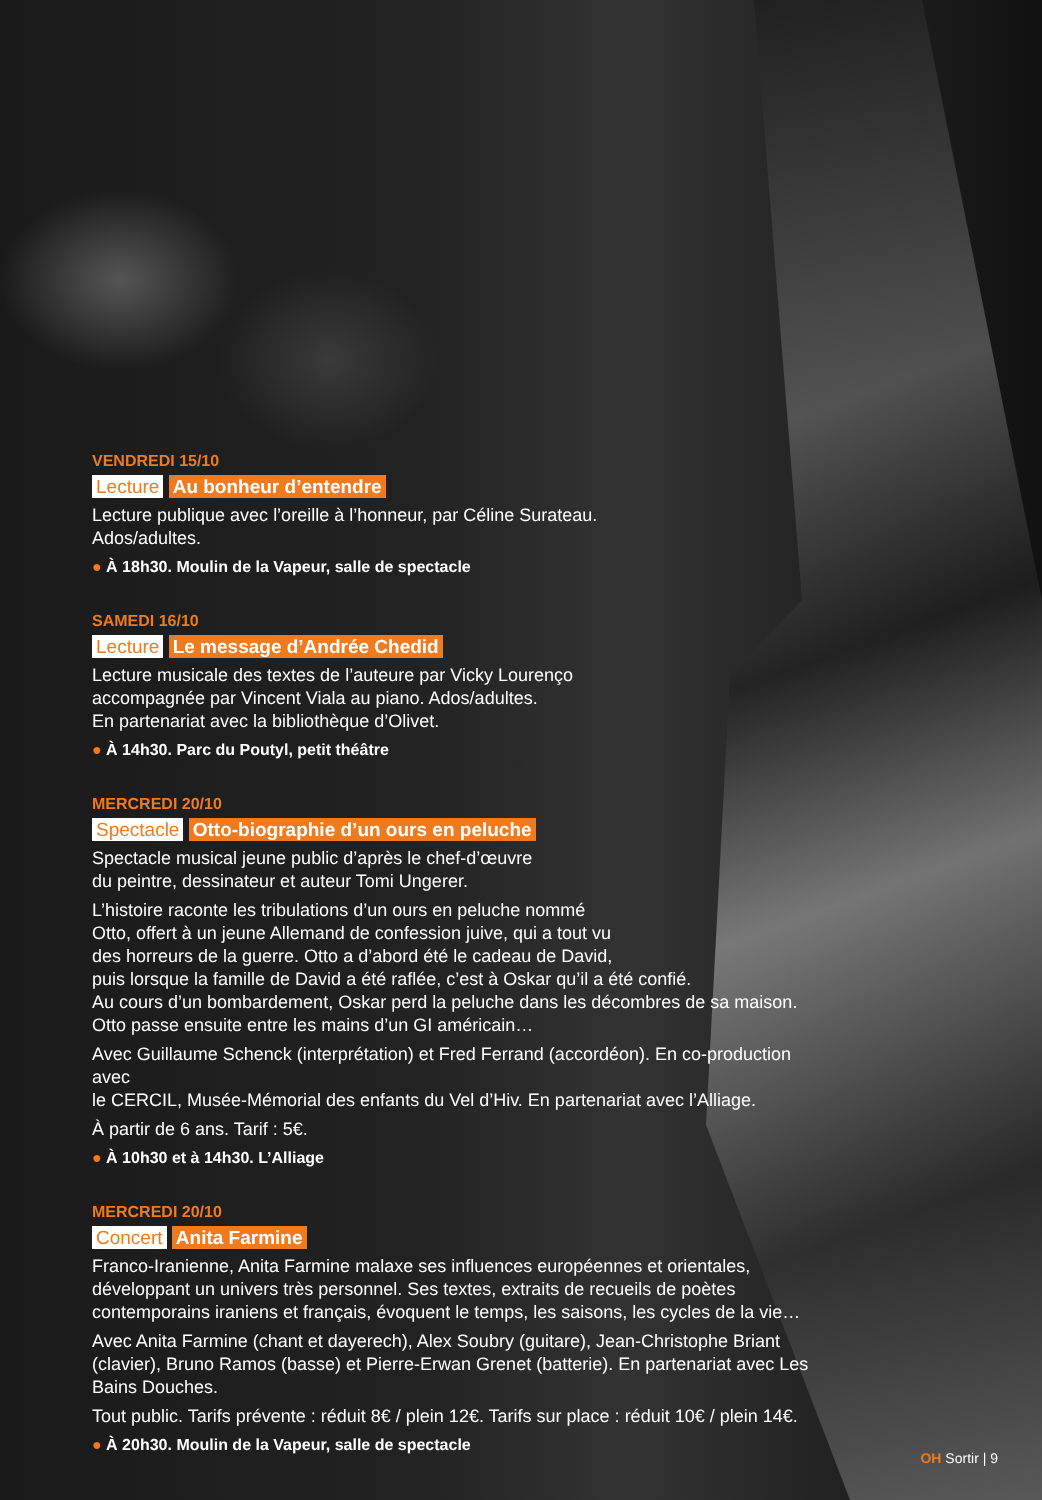VENDREDI 15/10
Lecture Au bonheur d’entendre
Lecture publique avec l’oreille à l’honneur, par Céline Surateau.
Ados/adultes.
● À 18h30. Moulin de la Vapeur, salle de spectacle
SAMEDI 16/10
Lecture Le message d’Andrée Chedid
Lecture musicale des textes de l’auteure par Vicky Lourenço
accompagnée par Vincent Viala au piano. Ados/adultes.
En partenariat avec la bibliothèque d’Olivet.
● À 14h30. Parc du Poutyl, petit théâtre
MERCREDI 20/10
Spectacle Otto-biographie d’un ours en peluche
Spectacle musical jeune public d’après le chef-d’œuvre
du peintre, dessinateur et auteur Tomi Ungerer.
L’histoire raconte les tribulations d’un ours en peluche nommé
Otto, offert à un jeune Allemand de confession juive, qui a tout vu
des horreurs de la guerre. Otto a d’abord été le cadeau de David,
puis lorsque la famille de David a été raflée, c’est à Oskar qu’il a été confié.
Au cours d’un bombardement, Oskar perd la peluche dans les décombres de sa maison.
Otto passe ensuite entre les mains d’un GI américain…
Avec Guillaume Schenck (interprétation) et Fred Ferrand (accordéon). En co-production avec
le CERCIL, Musée-Mémorial des enfants du Vel d’Hiv. En partenariat avec l’Alliage.
À partir de 6 ans. Tarif : 5€.
● À 10h30 et à 14h30. L’Alliage
MERCREDI 20/10
Concert Anita Farmine
Franco-Iranienne, Anita Farmine malaxe ses influences européennes et orientales, développant un univers très personnel. Ses textes, extraits de recueils de poètes contemporains iraniens et français, évoquent le temps, les saisons, les cycles de la vie…
Avec Anita Farmine (chant et dayerech), Alex Soubry (guitare), Jean-Christophe Briant (clavier), Bruno Ramos (basse) et Pierre-Erwan Grenet (batterie). En partenariat avec Les Bains Douches.
Tout public. Tarifs prévente : réduit 8€ / plein 12€. Tarifs sur place : réduit 10€ / plein 14€.
● À 20h30. Moulin de la Vapeur, salle de spectacle
OH Sortir | 9